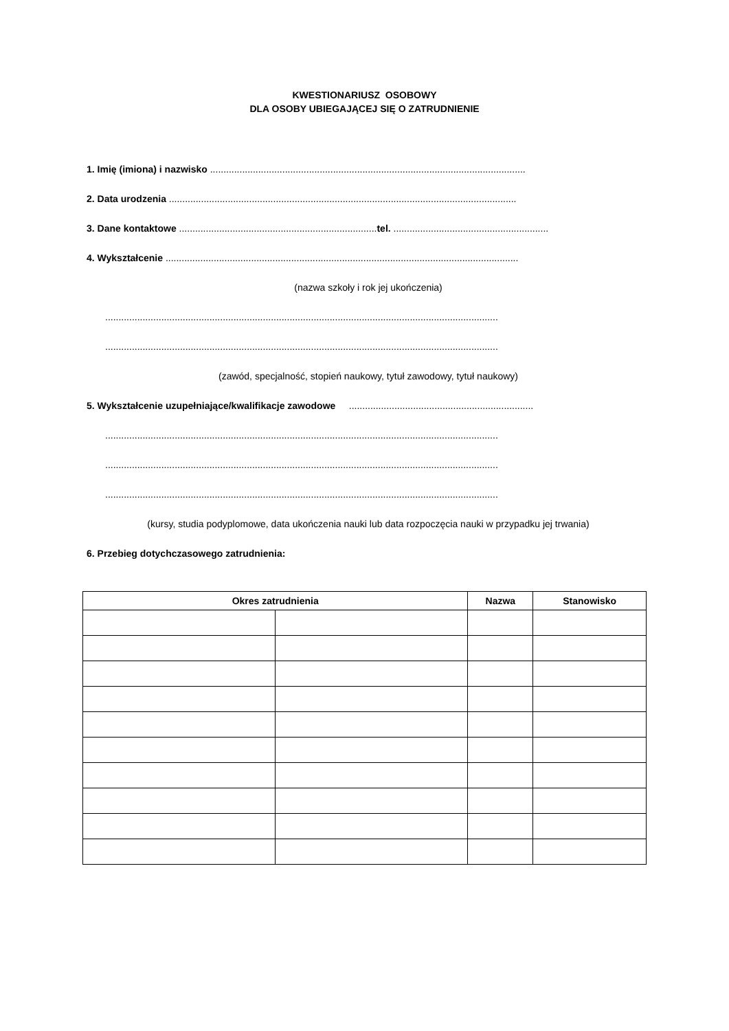KWESTIONARIUSZ OSOBOWY
DLA OSOBY UBIEGAJĄCEJ SIĘ O ZATRUDNIENIE
1. Imię (imiona) i nazwisko ......................................................................................................................
2. Data urodzenia ..................................................................................................................................
3. Dane kontaktowe ..........................................................................tel. ..........................................................
4. Wykształcenie ....................................................................................................................................
(nazwa szkoły i rok jej ukończenia)
...................................................................................................................................................
...................................................................................................................................................
(zawód, specjalność, stopień naukowy, tytuł zawodowy, tytuł naukowy)
5. Wykształcenie uzupełniające/kwalifikacje zawodowe .....................................................................
...................................................................................................................................................
...................................................................................................................................................
...................................................................................................................................................
(kursy, studia podyplomowe, data ukończenia nauki lub data rozpoczęcia nauki w przypadku jej trwania)
6. Przebieg dotychczasowego zatrudnienia:
| Okres zatrudnienia | | Nazwa | Stanowisko |
| --- | --- | --- | --- |